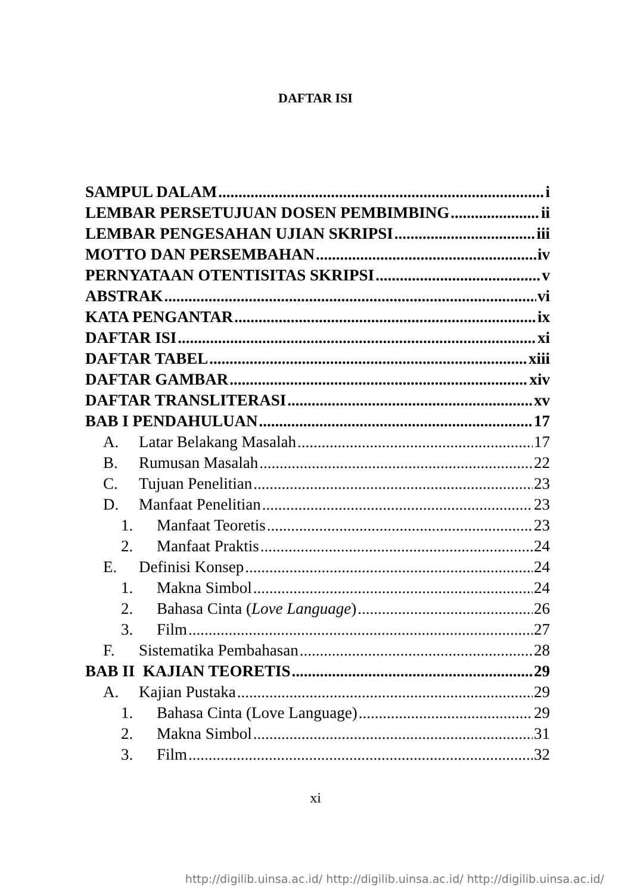DAFTAR ISI
SAMPUL DALAM i
LEMBAR PERSETUJUAN DOSEN PEMBIMBING ii
LEMBAR PENGESAHAN UJIAN SKRIPSI iii
MOTTO DAN PERSEMBAHAN iv
PERNYATAAN OTENTISITAS SKRIPSI v
ABSTRAK vi
KATA PENGANTAR ix
DAFTAR ISI xi
DAFTAR TABEL xiii
DAFTAR GAMBAR xiv
DAFTAR TRANSLITERASI xv
BAB I PENDAHULUAN 17
A. Latar Belakang Masalah 17
B. Rumusan Masalah 22
C. Tujuan Penelitian 23
D. Manfaat Penelitian 23
1. Manfaat Teoretis 23
2. Manfaat Praktis 24
E. Definisi Konsep 24
1. Makna Simbol 24
2. Bahasa Cinta (Love Language) 26
3. Film 27
F. Sistematika Pembahasan 28
BAB II KAJIAN TEORETIS 29
A. Kajian Pustaka 29
1. Bahasa Cinta (Love Language) 29
2. Makna Simbol 31
3. Film 32
xi
http://digilib.uinsa.ac.id/ http://digilib.uinsa.ac.id/ http://digilib.uinsa.ac.id/